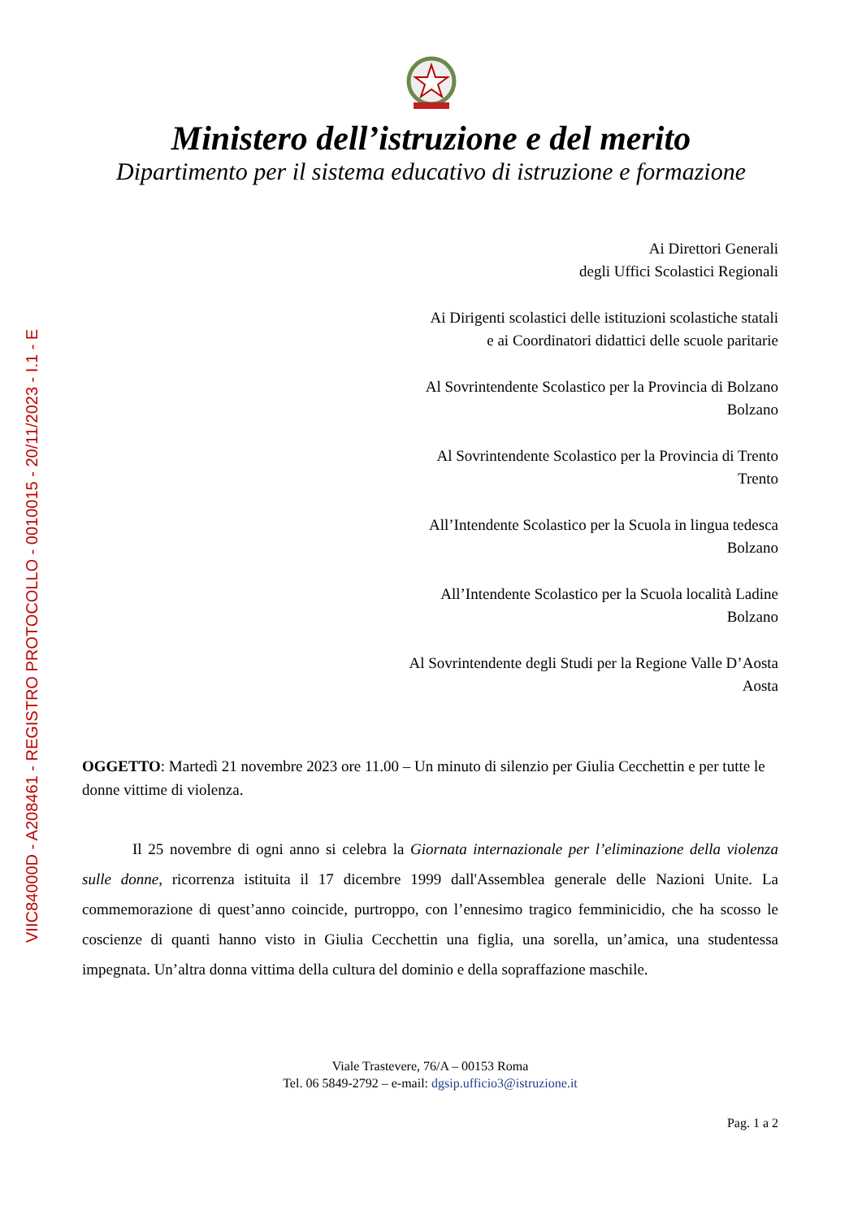VIIC84000D - A208461 - REGISTRO PROTOCOLLO - 0010015 - 20/11/2023 - I.1 - E
Ministero dell’istruzione e del merito
Dipartimento per il sistema educativo di istruzione e formazione
Ai Direttori Generali
degli Uffici Scolastici Regionali
Ai Dirigenti scolastici delle istituzioni scolastiche statali
e ai Coordinatori didattici delle scuole paritarie
Al Sovrintendente Scolastico per la Provincia di Bolzano
Bolzano
Al Sovrintendente Scolastico per la Provincia di Trento
Trento
All’Intendente Scolastico per la Scuola in lingua tedesca
Bolzano
All’Intendente Scolastico per la Scuola località Ladine
Bolzano
Al Sovrintendente degli Studi per la Regione Valle D’Aosta
Aosta
OGGETTO: Martedì 21 novembre 2023 ore 11.00 – Un minuto di silenzio per Giulia Cecchettin e per tutte le donne vittime di violenza.
Il 25 novembre di ogni anno si celebra la Giornata internazionale per l’eliminazione della violenza sulle donne, ricorrenza istituita il 17 dicembre 1999 dall'Assemblea generale delle Nazioni Unite. La commemorazione di quest’anno coincide, purtroppo, con l’ennesimo tragico femminicidio, che ha scosso le coscienze di quanti hanno visto in Giulia Cecchettin una figlia, una sorella, un’amica, una studentessa impegnata. Un’altra donna vittima della cultura del dominio e della sopraffazione maschile.
Viale Trastevere, 76/A – 00153 Roma
Tel. 06 5849-2792 – e-mail: dgsip.ufficio3@istruzione.it
Pag. 1 a 2